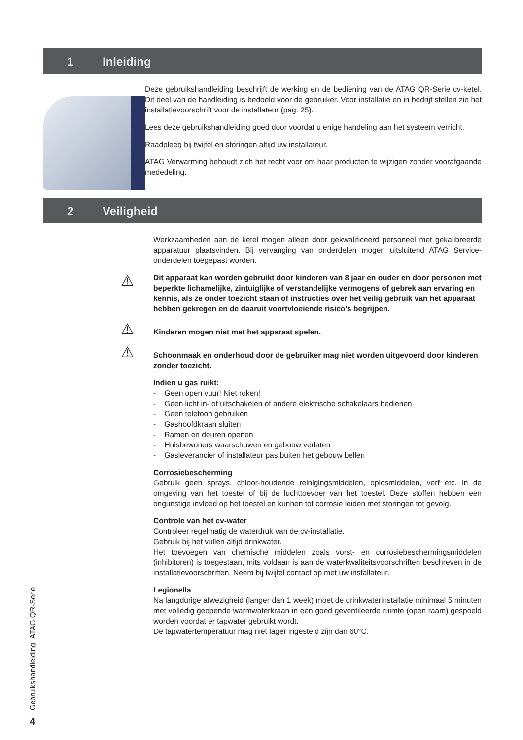1 Inleiding
Deze gebruikshandleiding beschrijft de werking en de bediening van de ATAG QR-Serie cv-ketel. Dit deel van de handleiding is bedoeld voor de gebruiker. Voor installatie en in bedrijf stellen zie het installatievoorschrift voor de installateur (pag. 25).
Lees deze gebruikshandleiding goed door voordat u enige handeling aan het systeem verricht.
Raadpleeg bij twijfel en storingen altijd uw installateur.
ATAG Verwarming behoudt zich het recht voor om haar producten te wijzigen zonder voorafgaande mededeling.
2 Veiligheid
Werkzaamheden aan de ketel mogen alleen door gekwalificeerd personeel met gekalibreerde apparatuur plaatsvinden. Bij vervanging van onderdelen mogen uitsluitend ATAG Service-onderdelen toegepast worden.
⚠
Dit apparaat kan worden gebruikt door kinderen van 8 jaar en ouder en door personen met beperkte lichamelijke, zintuiglijke of verstandelijke vermogens of gebrek aan ervaring en kennis, als ze onder toezicht staan of instructies over het veilig gebruik van het apparaat hebben gekregen en de daaruit voortvloeiende risico's begrijpen.
⚠
Kinderen mogen niet met het apparaat spelen.
⚠
Schoonmaak en onderhoud door de gebruiker mag niet worden uitgevoerd door kinderen zonder toezicht.
Indien u gas ruikt:
- Geen open vuur! Niet roken!
- Geen licht in- of uitschakelen of andere elektrische schakelaars bedienen
- Geen telefoon gebruiken
- Gashoofdkraan sluiten
- Ramen en deuren openen
- Huisbewoners waarschuwen en gebouw verlaten
- Gasleverancier of installateur pas buiten het gebouw bellen
Corrosiebescherming
Gebruik geen sprays, chloor-houdende reinigingsmiddelen, oplosmiddelen, verf etc. in de omgeving van het toestel of bij de luchttoevoer van het toestel. Deze stoffen hebben een ongunstige invloed op het toestel en kunnen tot corrosie leiden met storingen tot gevolg.
Controle van het cv-water
Controleer regelmatig de waterdruk van de cv-installatie.
Gebruik bij het vullen altijd drinkwater.
Het toevoegen van chemische middelen zoals vorst- en corrosiebeschermingsmiddelen (inhibitoren) is toegestaan, mits voldaan is aan de waterkwaliteitsvoorschriften beschreven in de installatievoorschriften. Neem bij twijfel contact op met uw installateur.
Legionella
Na langdurige afwezigheid (langer dan 1 week) moet de drinkwaterinstallatie minimaal 5 minuten met volledig geopende warmwaterkraan in een goed geventileerde ruimte (open raam) gespoeld worden voordat er tapwater gebruikt wordt.
De tapwatertemperatuur mag niet lager ingesteld zijn dan 60°C.
Gebruikshandleiding ATAG QR-Serie
4